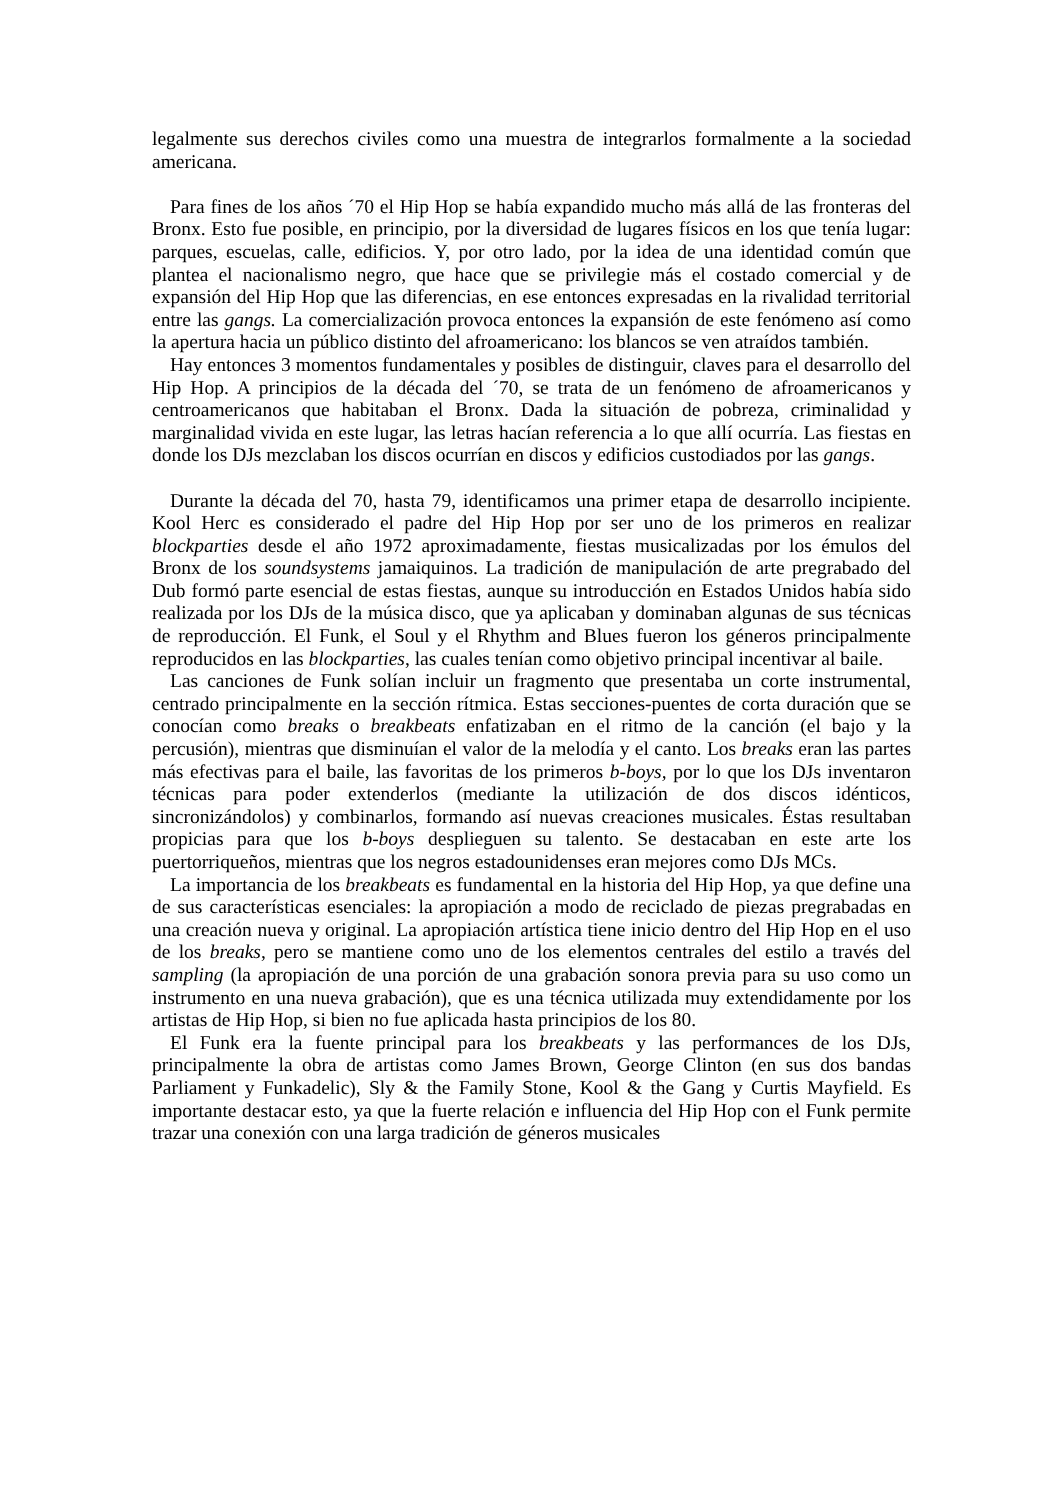legalmente sus derechos civiles como una muestra de integrarlos formalmente a la sociedad americana.
Para fines de los años ´70 el Hip Hop se había expandido mucho más allá de las fronteras del Bronx. Esto fue posible, en principio, por la diversidad de lugares físicos en los que tenía lugar: parques, escuelas, calle, edificios. Y, por otro lado, por la idea de una identidad común que plantea el nacionalismo negro, que hace que se privilegie más el costado comercial y de expansión del Hip Hop que las diferencias, en ese entonces expresadas en la rivalidad territorial entre las gangs. La comercialización provoca entonces la expansión de este fenómeno así como la apertura hacia un público distinto del afroamericano: los blancos se ven atraídos también.
Hay entonces 3 momentos fundamentales y posibles de distinguir, claves para el desarrollo del Hip Hop. A principios de la década del ´70, se trata de un fenómeno de afroamericanos y centroamericanos que habitaban el Bronx. Dada la situación de pobreza, criminalidad y marginalidad vivida en este lugar, las letras hacían referencia a lo que allí ocurría. Las fiestas en donde los DJs mezclaban los discos ocurrían en discos y edificios custodiados por las gangs.
Durante la década del 70, hasta 79, identificamos una primer etapa de desarrollo incipiente. Kool Herc es considerado el padre del Hip Hop por ser uno de los primeros en realizar blockparties desde el año 1972 aproximadamente, fiestas musicalizadas por los émulos del Bronx de los soundsystems jamaiquinos. La tradición de manipulación de arte pregrabado del Dub formó parte esencial de estas fiestas, aunque su introducción en Estados Unidos había sido realizada por los DJs de la música disco, que ya aplicaban y dominaban algunas de sus técnicas de reproducción. El Funk, el Soul y el Rhythm and Blues fueron los géneros principalmente reproducidos en las blockparties, las cuales tenían como objetivo principal incentivar al baile.
Las canciones de Funk solían incluir un fragmento que presentaba un corte instrumental, centrado principalmente en la sección rítmica. Estas secciones-puentes de corta duración que se conocían como breaks o breakbeats enfatizaban en el ritmo de la canción (el bajo y la percusión), mientras que disminuían el valor de la melodía y el canto. Los breaks eran las partes más efectivas para el baile, las favoritas de los primeros b-boys, por lo que los DJs inventaron técnicas para poder extenderlos (mediante la utilización de dos discos idénticos, sincronizándolos) y combinarlos, formando así nuevas creaciones musicales. Éstas resultaban propicias para que los b-boys desplieguen su talento. Se destacaban en este arte los puertorriqueños, mientras que los negros estadounidenses eran mejores como DJs MCs.
La importancia de los breakbeats es fundamental en la historia del Hip Hop, ya que define una de sus características esenciales: la apropiación a modo de reciclado de piezas pregrabadas en una creación nueva y original. La apropiación artística tiene inicio dentro del Hip Hop en el uso de los breaks, pero se mantiene como uno de los elementos centrales del estilo a través del sampling (la apropiación de una porción de una grabación sonora previa para su uso como un instrumento en una nueva grabación), que es una técnica utilizada muy extendidamente por los artistas de Hip Hop, si bien no fue aplicada hasta principios de los 80.
El Funk era la fuente principal para los breakbeats y las performances de los DJs, principalmente la obra de artistas como James Brown, George Clinton (en sus dos bandas Parliament y Funkadelic), Sly & the Family Stone, Kool & the Gang y Curtis Mayfield. Es importante destacar esto, ya que la fuerte relación e influencia del Hip Hop con el Funk permite trazar una conexión con una larga tradición de géneros musicales